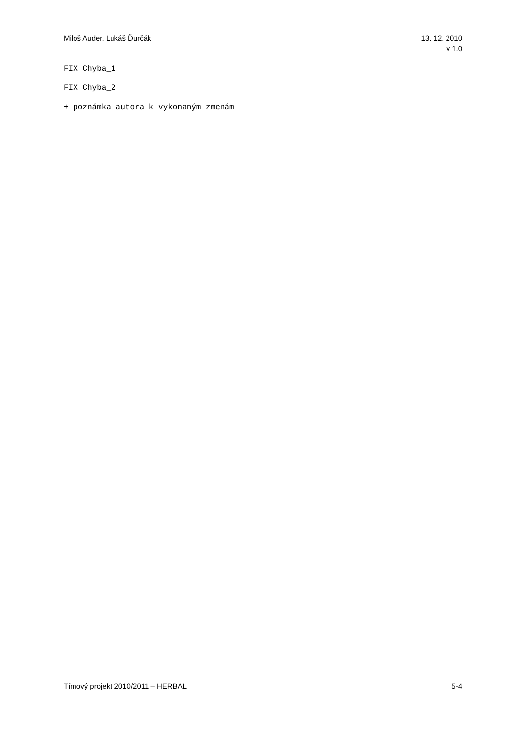Miloš Auder, Lukáš Ďurčák 13. 12. 2010
v 1.0
FIX Chyba_1
FIX Chyba_2
+ poznámka autora k vykonaným zmenám
Tímový projekt 2010/2011 – HERBAL
5-4